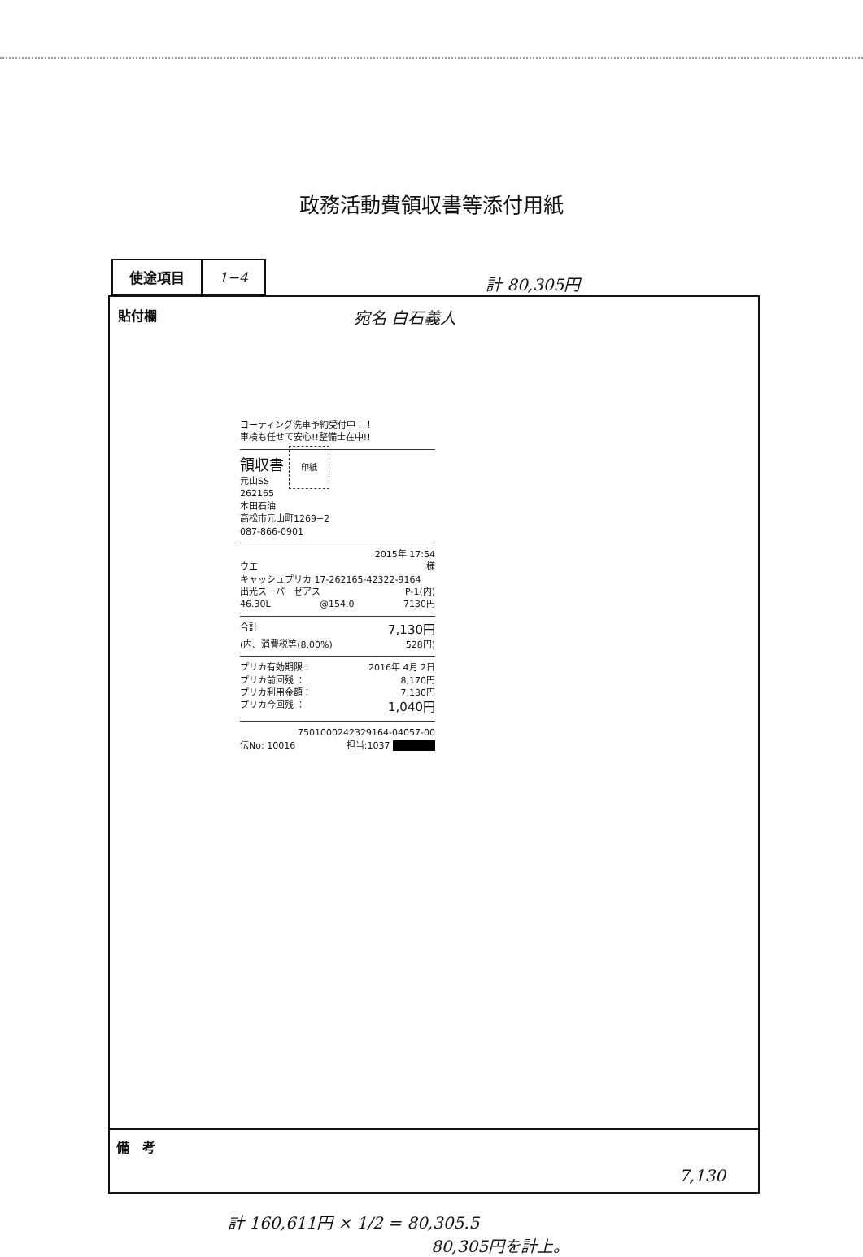政務活動費領収書等添付用紙
| 使途項目 | 1−4 |
計 80,305円
貼付欄
宛名 白石義人
コーティング洗車予約受付中！！
車検も任せて安心!!整備士在中!!
領収書 印紙
元山SS
262165
本田石油
高松市元山町1269−2
087-866-0901
2015年 17:54
ウエ 様
キャッシュプリカ 17-262165-42322-9164
出光スーパーゼアス P-1(内)
46.30L @154.0 7130円
合計 7,130円
(内、消費税等(8.00%) 528円)
プリカ有効期限： 2016年 4月 2日
プリカ前回残 ： 8,170円
プリカ利用金額： 7,130円
プリカ今回残 ： 1,040円
7501000242329164-04057-00
伝No: 10016 担当:1037 ■■■■■
備　考
7,130
計 160,611円 × 1/2 = 80,305.5
80,305円を計上。